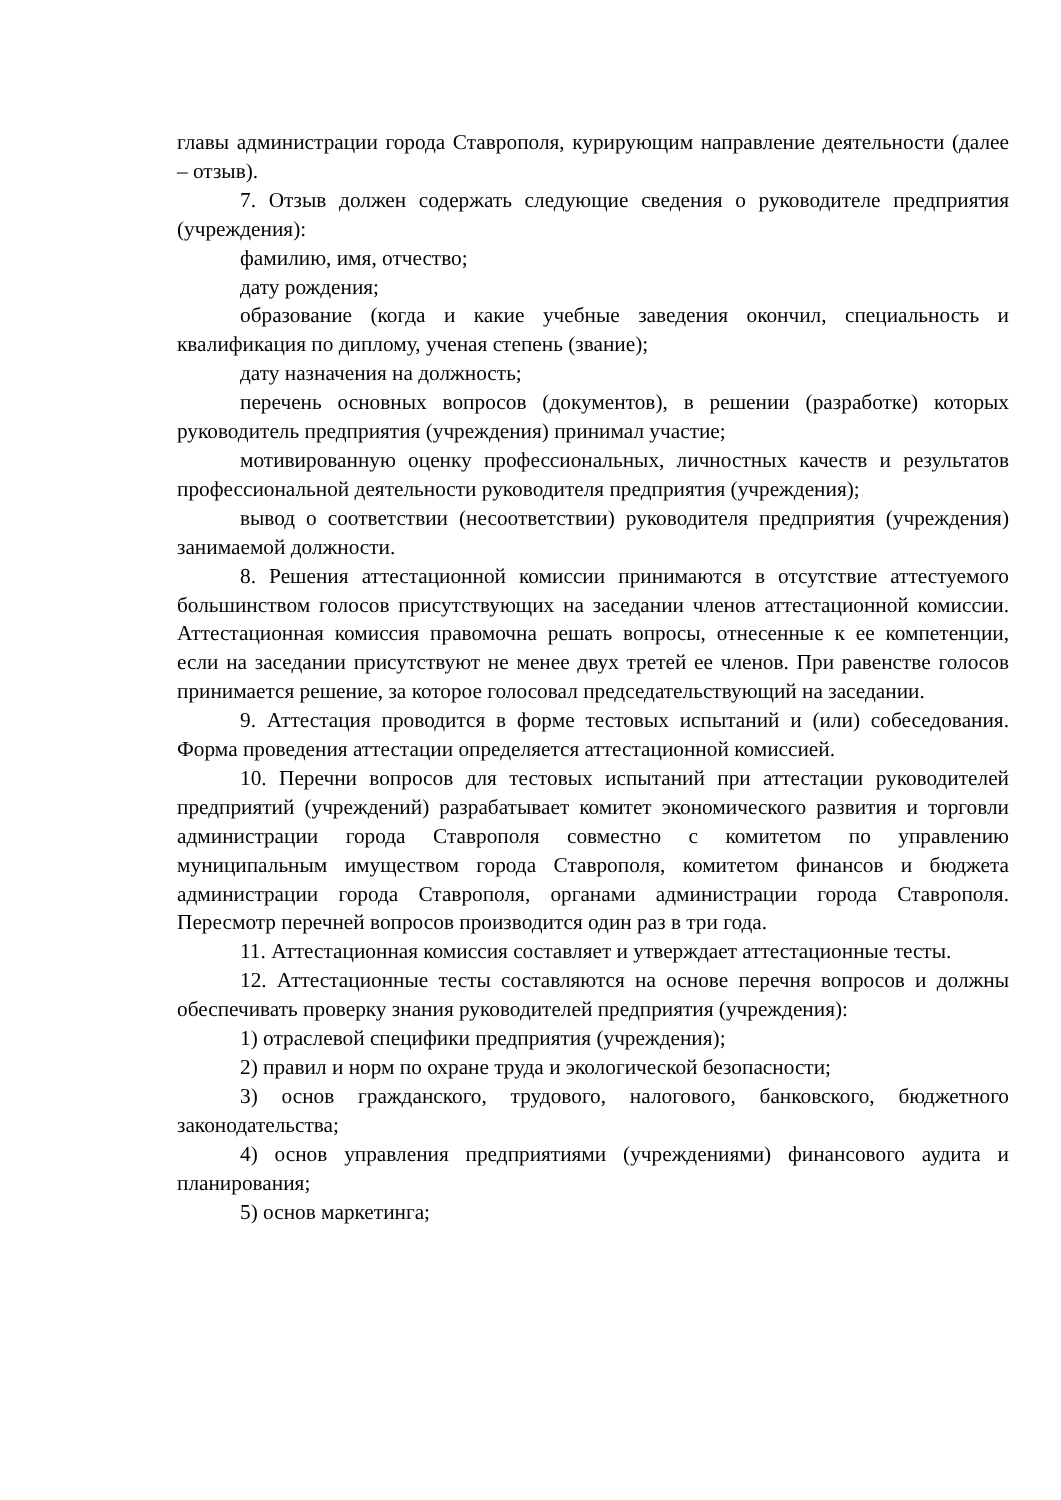главы администрации города Ставрополя, курирующим направление деятельности (далее – отзыв).
7. Отзыв должен содержать следующие сведения о руководителе предприятия (учреждения):
фамилию, имя, отчество;
дату рождения;
образование (когда и какие учебные заведения окончил, специальность и квалификация по диплому, ученая степень (звание);
дату назначения на должность;
перечень основных вопросов (документов), в решении (разработке) которых руководитель предприятия (учреждения) принимал участие;
мотивированную оценку профессиональных, личностных качеств и результатов профессиональной деятельности руководителя предприятия (учреждения);
вывод о соответствии (несоответствии) руководителя предприятия (учреждения) занимаемой должности.
8. Решения аттестационной комиссии принимаются в отсутствие аттестуемого большинством голосов присутствующих на заседании членов аттестационной комиссии. Аттестационная комиссия правомочна решать вопросы, отнесенные к ее компетенции, если на заседании присутствуют не менее двух третей ее членов. При равенстве голосов принимается решение, за которое голосовал председательствующий на заседании.
9. Аттестация проводится в форме тестовых испытаний и (или) собеседования. Форма проведения аттестации определяется аттестационной комиссией.
10. Перечни вопросов для тестовых испытаний при аттестации руководителей предприятий (учреждений) разрабатывает комитет экономического развития и торговли администрации города Ставрополя совместно с комитетом по управлению муниципальным имуществом города Ставрополя, комитетом финансов и бюджета администрации города Ставрополя, органами администрации города Ставрополя. Пересмотр перечней вопросов производится один раз в три года.
11. Аттестационная комиссия составляет и утверждает аттестационные тесты.
12. Аттестационные тесты составляются на основе перечня вопросов и должны обеспечивать проверку знания руководителей предприятия (учреждения):
1) отраслевой специфики предприятия (учреждения);
2) правил и норм по охране труда и экологической безопасности;
3) основ гражданского, трудового, налогового, банковского, бюджетного законодательства;
4) основ управления предприятиями (учреждениями) финансового аудита и планирования;
5) основ маркетинга;